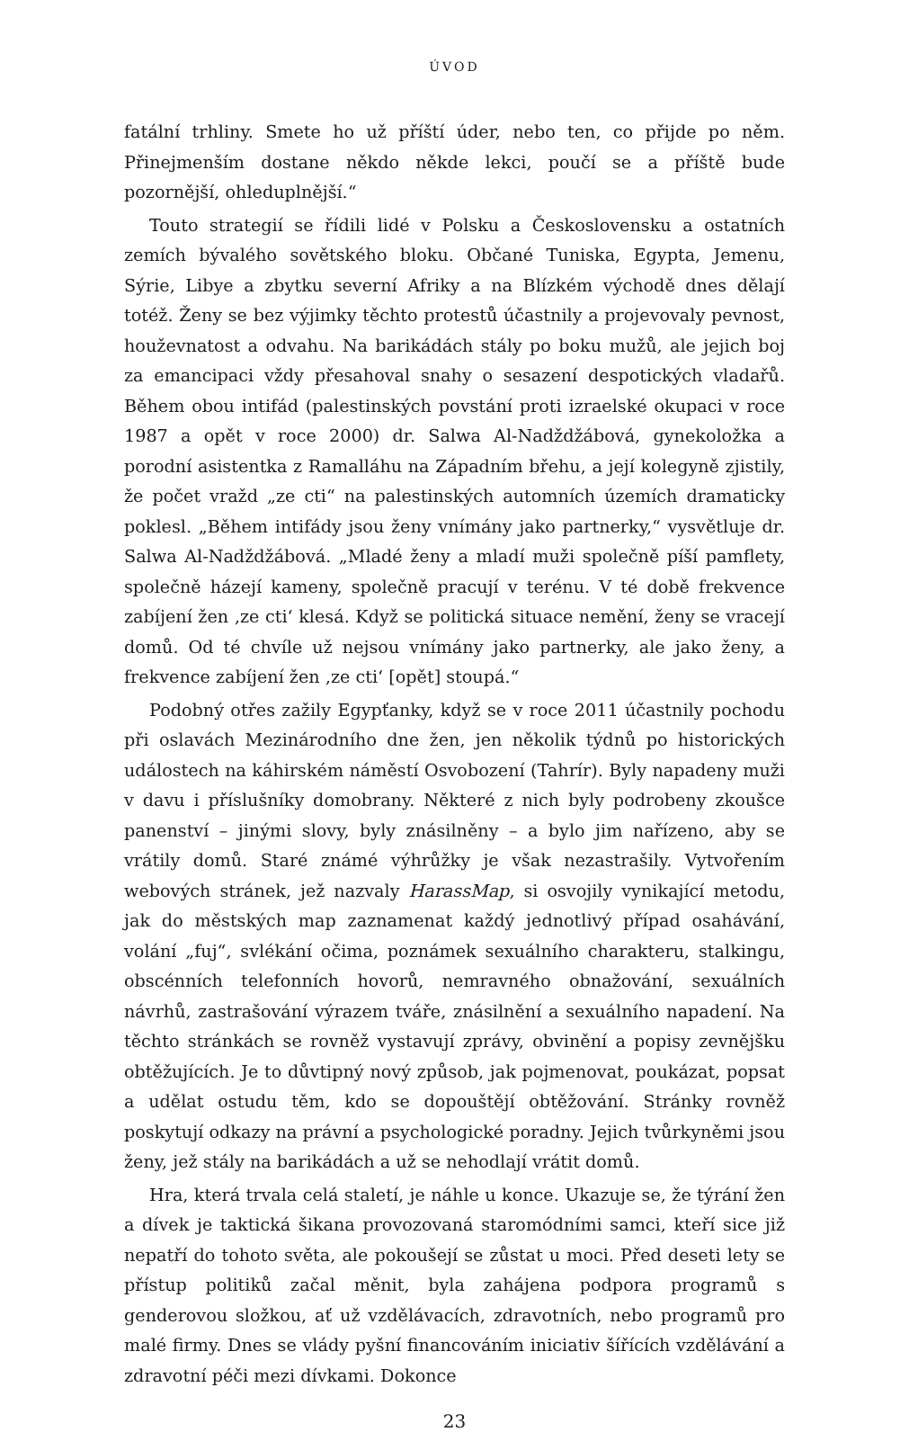ÚVOD
fatální trhliny. Smete ho už příští úder, nebo ten, co přijde po něm. Přinejmenším dostane někdo někde lekci, poučí se a příště bude pozornější, ohleduplnější.“
Touto strategií se řídili lidé v Polsku a Československu a ostatních zemích bývalého sovětského bloku. Občané Tuniska, Egypta, Jemenu, Sýrie, Libye a zbytku severní Afriky a na Blízkém východě dnes dělají totéž. Ženy se bez výjimky těchto protestů účastnily a projevovaly pevnost, houževnatost a odvahu. Na barikádách stály po boku mužů, ale jejich boj za emancipaci vždy přesahoval snahy o sesazení despotických vladařů. Během obou intifád (palestinských povstání proti izraelské okupaci v roce 1987 a opět v roce 2000) dr. Salwa Al-Nadždžábová, gynekoložka a porodní asistentka z Ramalláhu na Západním břehu, a její kolegyně zjistily, že počet vražd „ze cti“ na palestinských automních územích dramaticky poklesl. „Během intifády jsou ženy vnímány jako partnerky,“ vysvětluje dr. Salwa Al-Nadždžábová. „Mladé ženy a mladí muži společně píší pamflety, společně házejí kameny, společně pracují v terénu. V té době frekvence zabíjení žen ‚ze cti‘ klesá. Když se politická situace nemění, ženy se vracejí domů. Od té chvíle už nejsou vnímány jako partnerky, ale jako ženy, a frekvence zabíjení žen ‚ze cti‘ [opět] stoupá.“
Podobný otřes zažily Egypťanky, když se v roce 2011 účastnily pochodu při oslavách Mezinárodního dne žen, jen několik týdnů po historických událostech na káhirském náměstí Osvobození (Tahrír). Byly napadeny muži v davu i příslušníky domobrany. Některé z nich byly podrobeny zkoušce panenství – jinými slovy, byly znásilněny – a bylo jim nařízeno, aby se vrátily domů. Staré známé výhrůžky je však nezastrašily. Vytvořením webových stránek, jež nazvaly HarassMap, si osvojily vynikající metodu, jak do městských map zaznamenat každý jednotlivý případ osahávání, volání „fuj“, svlékání očima, poznámek sexuálního charakteru, stalkingu, obscénních telefonních hovorů, nemravného obnažování, sexuálních návrhů, zastrašování výrazem tváře, znásilnění a sexuálního napadení. Na těchto stránkách se rovněž vystavují zprávy, obvinění a popisy zevnějšku obtěžujících. Je to důvtipný nový způsob, jak pojmenovat, poukázat, popsat a udělat ostudu těm, kdo se dopouštějí obtěžování. Stránky rovněž poskytují odkazy na právní a psychologické poradny. Jejich tvůrkyněmi jsou ženy, jež stály na barikádách a už se nehodlají vrátit domů.
Hra, která trvala celá staletí, je náhle u konce. Ukazuje se, že týrání žen a dívek je taktická šikana provozovaná staromódními samci, kteří sice již nepatří do tohoto světa, ale pokoušejí se zůstat u moci. Před deseti lety se přístup politiků začal měnit, byla zahájena podpora programů s genderovou složkou, ať už vzdělávacích, zdravotních, nebo programů pro malé firmy. Dnes se vlády pyšní financováním iniciativ šířících vzdělávání a zdravotní péči mezi dívkami. Dokonce
23